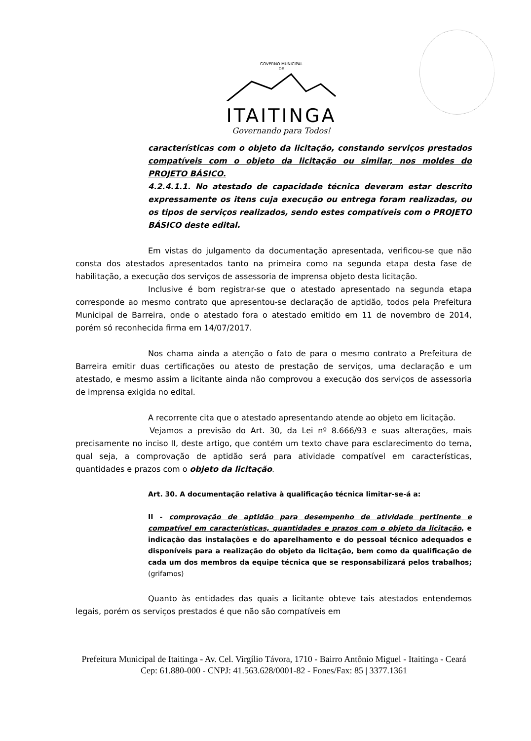GOVERNO MUNICIPAL
DE
ITAITINGA
Governando para Todos!
características com o objeto da licitação, constando serviços prestados compatíveis com o objeto da licitação ou similar, nos moldes do PROJETO BÁSICO.
4.2.4.1.1. No atestado de capacidade técnica deveram estar descrito expressamente os itens cuja execução ou entrega foram realizadas, ou os tipos de serviços realizados, sendo estes compatíveis com o PROJETO BÁSICO deste edital.
Em vistas do julgamento da documentação apresentada, verificou-se que não consta dos atestados apresentados tanto na primeira como na segunda etapa desta fase de habilitação, a execução dos serviços de assessoria de imprensa objeto desta licitação.
Inclusive é bom registrar-se que o atestado apresentado na segunda etapa corresponde ao mesmo contrato que apresentou-se declaração de aptidão, todos pela Prefeitura Municipal de Barreira, onde o atestado fora o atestado emitido em 11 de novembro de 2014, porém só reconhecida firma em 14/07/2017.
Nos chama ainda a atenção o fato de para o mesmo contrato a Prefeitura de Barreira emitir duas certificações ou atesto de prestação de serviços, uma declaração e um atestado, e mesmo assim a licitante ainda não comprovou a execução dos serviços de assessoria de imprensa exigida no edital.
A recorrente cita que o atestado apresentando atende ao objeto em licitação.
Vejamos a previsão do Art. 30, da Lei nº 8.666/93 e suas alterações, mais precisamente no inciso II, deste artigo, que contém um texto chave para esclarecimento do tema, qual seja, a comprovação de aptidão será para atividade compatível em características, quantidades e prazos com o objeto da licitação.
Art. 30. A documentação relativa à qualificação técnica limitar-se-á a:
II - comprovação de aptidão para desempenho de atividade pertinente e compatível em características, quantidades e prazos com o objeto da licitação, e indicação das instalações e do aparelhamento e do pessoal técnico adequados e disponíveis para a realização do objeto da licitação, bem como da qualificação de cada um dos membros da equipe técnica que se responsabilizará pelos trabalhos; (grifamos)
Quanto às entidades das quais a licitante obteve tais atestados entendemos legais, porém os serviços prestados é que não são compatíveis em
Prefeitura Municipal de Itaitinga - Av. Cel. Virgílio Távora, 1710 - Bairro Antônio Miguel - Itaitinga - Ceará
Cep: 61.880-000 - CNPJ: 41.563.628/0001-82 - Fones/Fax: 85 | 3377.1361